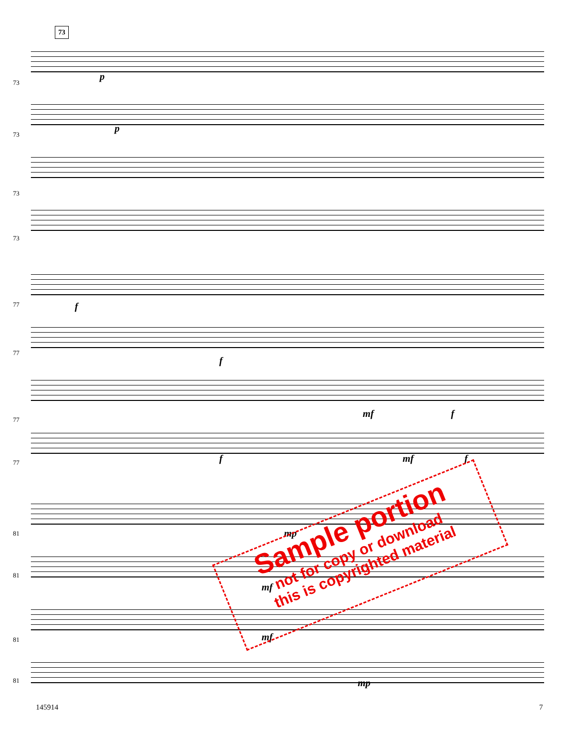73
73
73
73
73
p
p
77
77
77
77
f
f
mf f
f mf f
81
81
81
81
mp
mf
mf
mp
Sample portion
not for copy or download
this is copyrighted material
145914 7